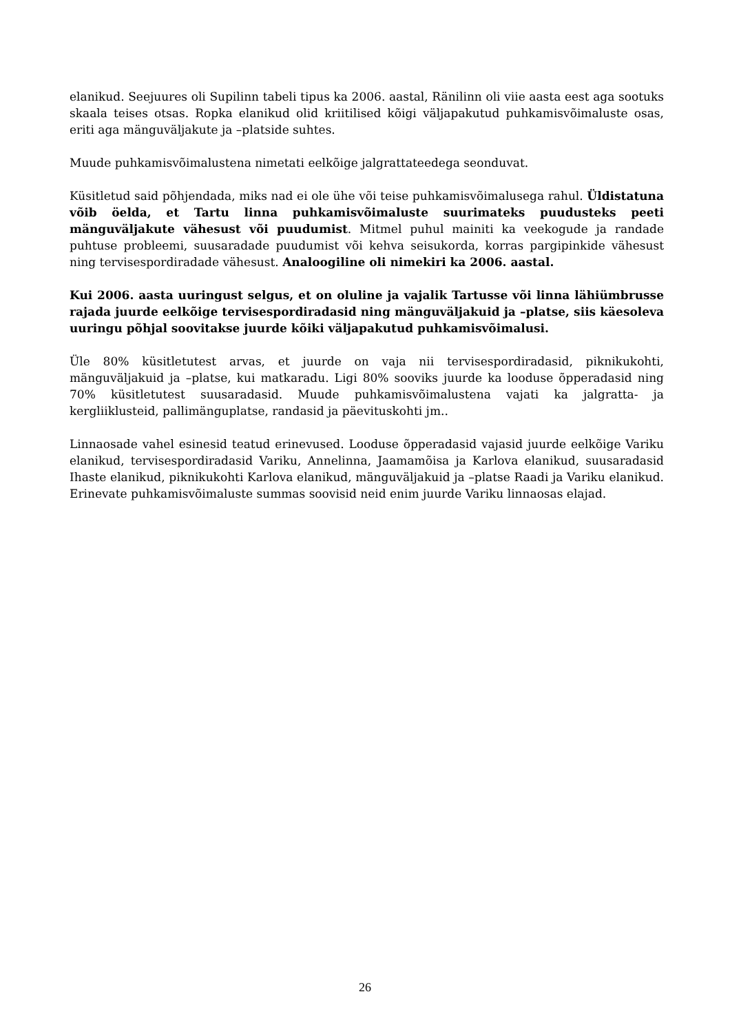elanikud. Seejuures oli Supilinn tabeli tipus ka 2006. aastal, Ränilinn oli viie aasta eest aga sootuks skaala teises otsas. Ropka elanikud olid kriitilised kõigi väljapakutud puhkamisvõimaluste osas, eriti aga mänguväljakute ja –platside suhtes.
Muude puhkamisvõimalustena nimetati eelkõige jalgrattateedega seonduvat.
Küsitletud said põhjendada, miks nad ei ole ühe või teise puhkamisvõimalusega rahul. Üldistatuna võib öelda, et Tartu linna puhkamisvõimaluste suurimateks puudusteks peeti mänguväljakute vähesust või puudumist. Mitmel puhul mainiti ka veekogude ja randade puhtuse probleemi, suusaradade puudumist või kehva seisukorda, korras pargipinkide vähesust ning tervisespordiradade vähesust. Analoogiline oli nimekiri ka 2006. aastal.
Kui 2006. aasta uuringust selgus, et on oluline ja vajalik Tartusse või linna lähiümbrusse rajada juurde eelkõige tervisespordiradasid ning mänguväljakuid ja –platse, siis käesoleva uuringu põhjal soovitakse juurde kõiki väljapakutud puhkamisvõimalusi.
Üle 80% küsitletutest arvas, et juurde on vaja nii tervisespordiradasid, piknikukohti, mänguväljakuid ja –platse, kui matkaradu. Ligi 80% sooviks juurde ka looduse õpperadasid ning 70% küsitletutest suusaradasid. Muude puhkamisvõimalustena vajati ka jalgratta- ja kergliiklusteid, pallimänguplatse, randasid ja päevituskohti jm..
Linnaosade vahel esinesid teatud erinevused. Looduse õpperadasid vajasid juurde eelkõige Variku elanikud, tervisespordiradasid Variku, Annelinna, Jaamamõisa ja Karlova elanikud, suusaradasid Ihaste elanikud, piknikukohti Karlova elanikud, mänguväljakuid ja –platse Raadi ja Variku elanikud. Erinevate puhkamisvõimaluste summas soovisid neid enim juurde Variku linnaosas elajad.
26